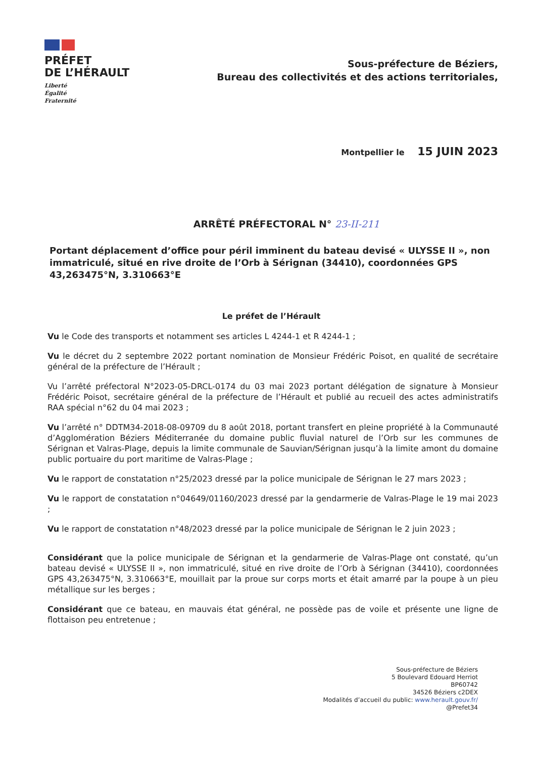PRÉFET
DE L’HÉRAULT
Liberté
Égalité
Fraternité
Sous-préfecture de Béziers,
Bureau des collectivités et des actions territoriales,
Montpellier le 15 JUIN 2023
ARRÊTÉ PRÉFECTORAL N° 23-II-211
Portant déplacement d’office pour péril imminent du bateau devisé « ULYSSE II », non immatriculé, situé en rive droite de l’Orb à Sérignan (34410), coordonnées GPS 43,263475°N, 3.310663°E
Le préfet de l’Hérault
Vu le Code des transports et notamment ses articles L 4244-1 et R 4244-1 ;
Vu le décret du 2 septembre 2022 portant nomination de Monsieur Frédéric Poisot, en qualité de secrétaire général de la préfecture de l’Hérault ;
Vu l’arrêté préfectoral N°2023-05-DRCL-0174 du 03 mai 2023 portant délégation de signature à Monsieur Frédéric Poisot, secrétaire général de la préfecture de l’Hérault et publié au recueil des actes administratifs RAA spécial n°62 du 04 mai 2023 ;
Vu l’arrêté n° DDTM34-2018-08-09709 du 8 août 2018, portant transfert en pleine propriété à la Communauté d’Agglomération Béziers Méditerranée du domaine public fluvial naturel de l’Orb sur les communes de Sérignan et Valras-Plage, depuis la limite communale de Sauvian/Sérignan jusqu’à la limite amont du domaine public portuaire du port maritime de Valras-Plage ;
Vu le rapport de constatation n°25/2023 dressé par la police municipale de Sérignan le 27 mars 2023 ;
Vu le rapport de constatation n°04649/01160/2023 dressé par la gendarmerie de Valras-Plage le 19 mai 2023 ;
Vu le rapport de constatation n°48/2023 dressé par la police municipale de Sérignan le 2 juin 2023 ;
Considérant que la police municipale de Sérignan et la gendarmerie de Valras-Plage ont constaté, qu’un bateau devisé « ULYSSE II », non immatriculé, situé en rive droite de l’Orb à Sérignan (34410), coordonnées GPS 43,263475°N, 3.310663°E, mouillait par la proue sur corps morts et était amarré par la poupe à un pieu métallique sur les berges ;
Considérant que ce bateau, en mauvais état général, ne possède pas de voile et présente une ligne de flottaison peu entretenue ;
Sous-préfecture de Béziers
5 Boulevard Edouard Herriot
BP60742
34526 Béziers c2DEX
Modalités d’accueil du public: www.herault.gouv.fr/
@Prefet34